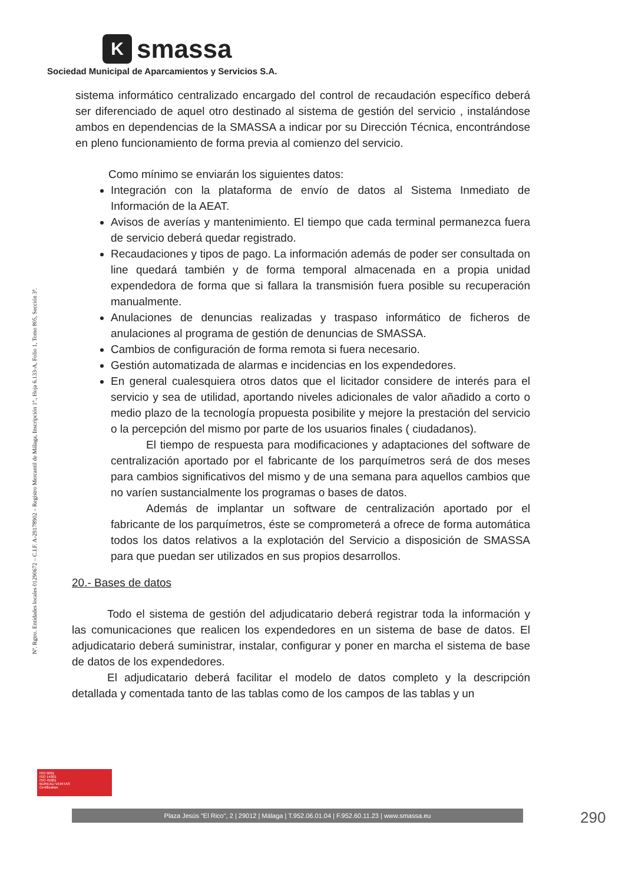K
smassa
Sociedad Municipal de Aparcamientos y Servicios S.A.
Nº. Rgtro. Entidades locales 01290672 – C.I.F. A-29178902 – Registro Mercantil de Málaga, Inscripción 1ª., Hoja 6.133-A, Folio 1, Tomo 805, Sección 3ª.
sistema informático centralizado encargado del control de recaudación específico deberá ser diferenciado de aquel otro destinado al sistema de gestión del servicio , instalándose ambos en dependencias de la SMASSA a indicar por su Dirección Técnica, encontrándose en pleno funcionamiento de forma previa al comienzo del servicio.
Como mínimo se enviarán los siguientes datos:
Integración con la plataforma de envío de datos al Sistema Inmediato de Información de la AEAT.
Avisos de averías y mantenimiento. El tiempo que cada terminal permanezca fuera de servicio deberá quedar registrado.
Recaudaciones y tipos de pago. La información además de poder ser consultada on line quedará también y de forma temporal almacenada en a propia unidad expendedora de forma que si fallara la transmisión fuera posible su recuperación manualmente.
Anulaciones de denuncias realizadas y traspaso informático de ficheros de anulaciones al programa de gestión de denuncias de SMASSA.
Cambios de configuración de forma remota si fuera necesario.
Gestión automatizada de alarmas e incidencias en los expendedores.
En general cualesquiera otros datos que el licitador considere de interés para el servicio y sea de utilidad, aportando niveles adicionales de valor añadido a corto o medio plazo de la tecnología propuesta posibilite y mejore la prestación del servicio o la percepción del mismo por parte de los usuarios finales ( ciudadanos).
El tiempo de respuesta para modificaciones y adaptaciones del software de centralización aportado por el fabricante de los parquímetros será de dos meses para cambios significativos del mismo y de una semana para aquellos cambios que no varíen sustancialmente los programas o bases de datos.
Además de implantar un software de centralización aportado por el fabricante de los parquímetros, éste se comprometerá a ofrece de forma automática todos los datos relativos a la explotación del Servicio a disposición de SMASSA para que puedan ser utilizados en sus propios desarrollos.
20.- Bases de datos
Todo el sistema de gestión del adjudicatario deberá registrar toda la información y las comunicaciones que realicen los expendedores en un sistema de base de datos. El adjudicatario deberá suministrar, instalar, configurar y poner en marcha el sistema de base de datos de los expendedores.
El adjudicatario deberá facilitar el modelo de datos completo y la descripción detallada y comentada tanto de las tablas como de los campos de las tablas y un
ISO 9001
ISO 14001
ISO 45001
BUREAU VERITAS
Certification
Plaza Jesús "El Rico", 2 | 29012 | Málaga | T.952.06.01.04 | F.952.60.11.23 | www.smassa.eu 290